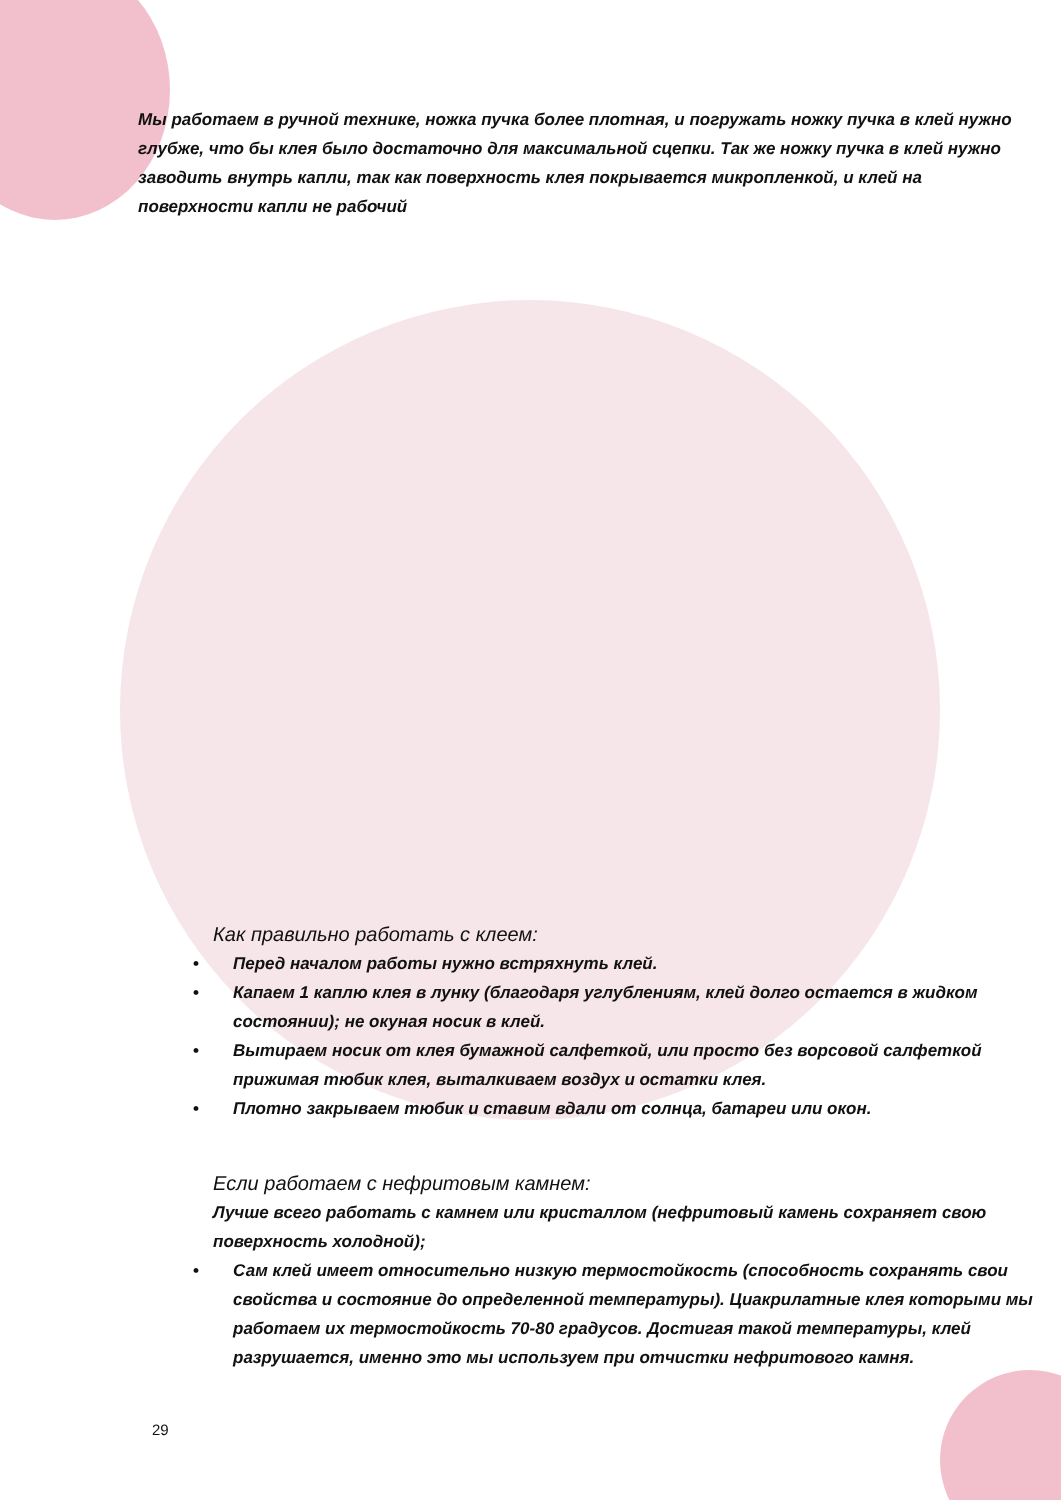Мы работаем в ручной технике, ножка пучка более плотная, и погружать ножку пучка в клей нужно глубже, что бы клея было достаточно для максимальной сцепки. Так же ножку пучка в клей нужно заводить внутрь капли, так как поверхность клея покрывается микропленкой, и клей на поверхности капли не рабочий
Как правильно работать с клеем:
• Перед началом работы нужно встряхнуть клей.
• Капаем 1 каплю клея в лунку (благодаря углублениям, клей долго остается в жидком состоянии); не окуная носик в клей.
• Вытираем носик от клея бумажной салфеткой, или просто без ворсовой салфеткой прижимая тюбик клея, выталкиваем воздух и остатки клея.
• Плотно закрываем тюбик и ставим вдали от солнца, батареи или окон.
Если работаем с нефритовым камнем:
Лучше всего работать с камнем или кристаллом (нефритовый камень сохраняет свою поверхность холодной);
• Сам клей имеет относительно низкую термостойкость (способность сохранять свои свойства и состояние до определенной температуры). Циакрилатные клея которыми мы работаем их термостойкость 70-80 градусов. Достигая такой температуры, клей разрушается, именно это мы используем при отчистки нефритового камня.
29